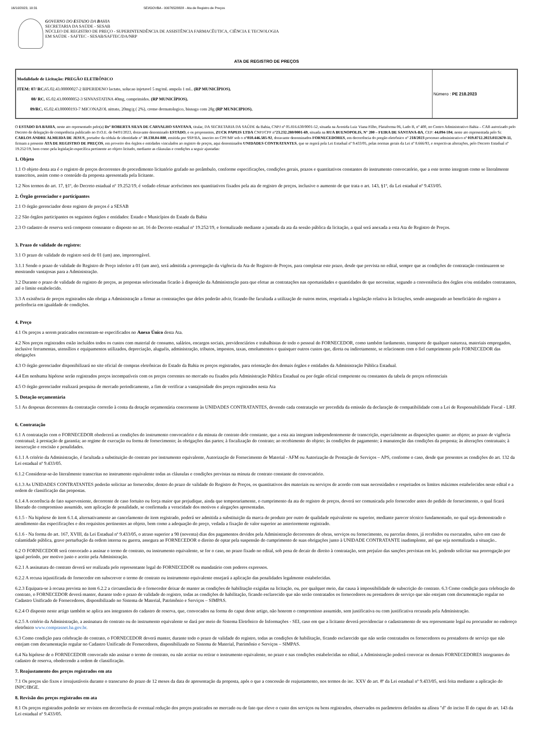16/10/2023, 10:31 SEI/GOVBA - 00076528828 - Ata de Registro de Preços
GOVERNO DO ESTADO DA BAHIA
SECRETARIA DA SAÚDE - SESAB
NÚCLEO DE REGISTRO DE PREÇO - SUPERINTENDÊNCIA DE ASSISTÊNCIA FARMACÊUTICA, CIÊNCIA E TECNOLOGIA
EM SAÚDE - SAFTEC - SESAB/SAFTEC/DA/NRP
ATA DE REGISTRO DE PREÇOS
| Modalidade de Licitação: PREGÃO ELETRÔNICO ITEM: 07/ RC. 65.02.43.00000027-2 BIPERIDENO lactato, solucao injetavel 5 mg/mL ampola 1 mL. (RP MUNICÍPIOS). 08/ RC. 65.02.43.00000052-3 SINVASTATINA 40mg, comprimidos. (RP MUNICÍPIOS). 09/RC. 65.02.43.00000193-7 MICONAZOL nitrato, 20mg/g ( 2%), creme dermatologico, bisnaga com 28g (RP MUNICIPIOS). | Número : PE 218.2023 |
O ESTADO DA BAHIA, neste ato representado pelo(a) Drª ROBERTA SILVA DE CARVALHO SANTANA, titular, DA SECRETARIA DA SAÚDE da Bahia, CNPJ nº 05.816.630/0001-52, situada na Avenida Luiz Viana Filho, Plataforma 06, Lado B, nº 400, no Centro Administrativo Bahia – CAB autorizado pelo Decreto de delegação de competência publicado no D.O.E. de 04/01/2023, doravante denominado ESTADO, e os proponentes, ZUCK PAPEIS LTDA CNPJ/CPF n°23.232.280/0001-69, situada na RUA BUENOPOLIS, N° 200 – FEIRA DE SANTANA-BA, CEP: 44.094-594, neste ato representada pelo Sr. CARLOS ANDRE ALMEIDA DE JESUS, portador da cédula de identidade n° 10.138.04-880, emitida por SSP/BA, inscrito no CPF/MF sob o n°010.446.585-92, doravante denominados FORNECEDORES, em decorrência do pregão eletrônico n° 218/2023 processo administrativo nº 019.8712.2023.0112670-11, firmam a presente ATA DE REGISTRO DE PREÇOS, em proveito dos órgãos e entidades vinculados ao registro de preços, aqui denominados UNIDADES CONTRATANTES, que se regerá pela Lei Estadual nº 9.433/05, pelas normas gerais da Lei nº 8.666/93, e respectivas alterações, pelo Decreto Estadual nº 19.252/19, bem como pela legislação específica pertinente ao objeto licitado, mediante as cláusulas e condições a seguir ajustadas:
1. Objeto
1.1 O objeto desta ata é o registro de preços decorrentes do procedimento licitatório grafado no preâmbulo, conforme especificações, condições gerais, prazos e quantitativos constantes do instrumento convocatório, que a este termo integram como se literalmente transcritos, assim como o conteúdo da proposta apresentada pela licitante.
1.2 Nos termos do art. 17, §1º, do Decreto estadual nº 19.252/19, é vedado efetuar acréscimos nos quantitativos fixados pela ata de registro de preços, inclusive o aumento de que trata o art. 143, §1º, da Lei estadual nº 9.433/05.
2. Órgão gerenciador e participantes
2.1 O órgão gerenciador deste registro de preços é a SESAB
2.2 São órgãos participantes os seguintes órgãos e entidades: Estado e Municípios do Estado da Bahia
2.3 O cadastro de reserva será composto consoante o disposto no art. 16 do Decreto estadual nº 19.252/19, e formalizado mediante a juntada da ata da sessão pública da licitação, a qual será anexada a esta Ata de Registro de Preços.
3. Prazo de validade do registro:
3.1 O prazo de validade do registro será de 01 (um) ano, improrrogável.
3.1.1 Sendo o prazo de validade do Registro de Preço inferior a 01 (um ano), será admitida a prorrogação da vigência da Ata de Registro de Preços, para completar este prazo, desde que prevista no edital, sempre que as condições de contratação continuarem se mostrando vantajosas para a Administração.
3.2 Durante o prazo de validade do registro de preços, as propostas selecionadas ficarão à disposição da Administração para que efetue as contratações nas oportunidades e quantidades de que necessitar, segundo a conveniência dos órgãos e/ou entidades contratantes, até o limite estabelecido.
3.3 A existência de preços registrados não obriga a Administração a firmar as contratações que deles poderão advir, ficando-lhe facultada a utilização de outros meios, respeitada a legislação relativa às licitações, sendo assegurado ao beneficiário do registro a preferência em igualdade de condições.
4. Preço
4.1 Os preços a serem praticados encontram-se especificados no Anexo Único desta Ata.
4.2 Nos preços registrados estão incluídos todos os custos com material de consumo, salários, encargos sociais, previdenciários e trabalhistas de todo o pessoal do FORNECEDOR, como também fardamento, transporte de qualquer natureza, materiais empregados, inclusive ferramentas, utensílios e equipamentos utilizados, depreciação, aluguéis, administração, tributos, impostos, taxas, emolumentos e quaisquer outros custos que, direta ou indiretamente, se relacionem com o fiel cumprimento pelo FORNECEDOR das obrigações
4.3 O órgão gerenciador disponibilizará no site oficial de compras eletrônicas do Estado da Bahia os preços registrados, para orientação dos demais órgãos e entidades da Administração Pública Estadual.
4.4 Em nenhuma hipótese serão registrados preços incompatíveis com os preços correntes no mercado ou fixados pela Administração Pública Estadual ou por órgão oficial competente ou constantes da tabela de preços referenciais
4.5 O órgão gerenciador realizará pesquisa de mercado periodicamente, a fim de verificar a vantajosidade dos preços registrados nesta Ata
5. Dotação orçamentária
5.1 As despesas decorrentes da contratação correrão à conta da dotação orçamentária concernente às UNIDADES CONTRATANTES, devendo cada contratação ser precedida da emissão da declaração de compatibilidade com a Lei de Responsabilidade Fiscal - LRF.
6. Contratação
6.1 A contratação com o FORNECEDOR obedecerá as condições do instrumento convocatório e da minuta de contrato dele constante, que a esta ata integram independentemente de transcrição, especialmente as disposições quanto: ao objeto; ao prazo de vigência contratual; à prestação de garantia; ao regime de execução ou forma de fornecimento; às obrigações das partes; à fiscalização do contrato; ao recebimento do objeto; às condições de pagamento; à manutenção das condições da proposta; às alterações contratuais; à inexecução e rescisão e penalidades.
6.1.1 A critério da Administração, é facultada a substituição do contrato por instrumento equivalente, Autorização de Fornecimento de Material - AFM ou Autorização de Prestação de Serviços – APS, conforme o caso, desde que presentes as condições do art. 132 da Lei estadual nº 9.433/05.
6.1.2 Considerar-se-ão literalmente transcritas no instrumento equivalente todas as cláusulas e condições previstas na minuta de contrato constante do convocatório.
6.1.3 As UNIDADES CONTRATANTES poderão solicitar ao fornecedor, dentro do prazo de validade do Registro de Preços, os quantitativos dos materiais ou serviços de acordo com suas necessidades e respeitados os limites máximos estabelecidos neste edital e a ordem de classificação das propostas.
6.1.4 A ocorrência de fato superveniente, decorrente de caso fortuito ou força maior que prejudique, ainda que temporariamente, o cumprimento da ata de registro de preços, deverá ser comunicada pelo fornecedor antes do pedido de fornecimento, o qual ficará liberado do compromisso assumido, sem aplicação de penalidade, se confirmada a veracidade dos motivos e alegações apresentadas.
6.1.5 - Na hipótese do item 6.1.4, alternativamente ao cancelamento do item registrado, poderá ser admitida a substituição da marca do produto por outro de qualidade equivalente ou superior, mediante parecer técnico fundamentado, no qual seja demonstrado o atendimento das especificações e dos requisitos pertinentes ao objeto, bem como a adequação do preço, vedada a fixação de valor superior ao anteriormente registrado.
6.1.6 - Na forma do art. 167, XVIII, da Lei Estadual nº 9.433/05, o atraso superior a 90 (noventa) dias dos pagamentos devidos pela Administração decorrentes de obras, serviços ou fornecimento, ou parcelas destes, já recebidos ou executados, salvo em caso de calamidade pública, grave perturbação da ordem interna ou guerra, assegura ao FORNECEDOR o direito de optar pela suspensão do cumprimento de suas obrigações junto à UNIDADE CONTRATANTE inadimplente, até que seja normalizada a situação..
6.2 O FORNECEDOR será convocado a assinar o termo de contrato, ou instrumento equivalente, se for o caso, no prazo fixado no edital, sob pena de decair do direito à contratação, sem prejuízo das sanções previstas em lei, podendo solicitar sua prorrogação por igual período, por motivo justo e aceito pela Administração.
6.2.1 A assinatura do contrato deverá ser realizada pelo representante legal do FORNECEDOR ou mandatário com poderes expressos.
6.2.2 A recusa injustificada do fornecedor em subscrever o termo de contrato ou instrumento equivalente ensejará a aplicação das penalidades legalmente estabelecidas.
6.2.3 Equipara-se à recusa prevista no item 6.2.2 a circunstância de o fornecedor deixar de manter as condições de habilitação exigidas na licitação, ou, por qualquer meio, dar causa à impossibilidade de subscrição do contrato. 6.3 Como condição para celebração do contrato, o FORNECEDOR deverá manter, durante todo o prazo de validade do registro, todas as condições de habilitação, ficando esclarecido que não serão contratados os fornecedores ou prestadores de serviço que não estejam com documentação regular no Cadastro Unificado de Fornecedores, disponibilizado no Sistema de Material, Patrimônio e Serviços – SIMPAS.
6.2.4 O disposto neste artigo também se aplica aos integrantes do cadastro de reserva, que, convocados na forma do caput deste artigo, não honrem o compromisso assumido, sem justificativa ou com justificativa recusada pela Administração.
6.2.5 A critério da Administração, a assinatura do contrato ou do instrumento equivalente se dará por meio do Sistema Eletrônico de Informações - SEI, caso em que a licitante deverá providenciar o cadastramento de seu representante legal ou procurador no endereço eletrônico www.comprasnet.ba.gov.br.
6.3 Como condição para celebração do contrato, o FORNECEDOR deverá manter, durante todo o prazo de validade do registro, todas as condições de habilitação, ficando esclarecido que não serão contratados os fornecedores ou prestadores de serviço que não estejam com documentação regular no Cadastro Unificado de Fornecedores, disponibilizado no Sistema de Material, Patrimônio e Serviços – SIMPAS.
6.4 Na hipótese de o FORNECEDOR convocado não assinar o termo de contrato, ou não aceitar ou retirar o instrumento equivalente, no prazo e nas condições estabelecidas no edital, a Administração poderá convocar os demais FORNECEDORES integrantes do cadastro de reserva, obedecendo a ordem de classificação.
7. Reajustamento dos preços registrados em ata
7.1 Os preços são fixos e irreajustáveis durante o transcurso do prazo de 12 meses da data de apresentação da proposta, após o que a concessão de reajustamento, nos termos do inc. XXV do art. 8º da Lei estadual nº 9.433/05, será feita mediante a aplicação do INPC/IBGE.
8. Revisão dos preços registrados em ata
8.1 Os preços registrados poderão ser revistos em decorrência de eventual redução dos preços praticados no mercado ou de fato que eleve o custo dos serviços ou bens registrados, observados os parâmetros definidos na alínea "d" do inciso II do caput do art. 143 da Lei estadual nº 9.433/05.